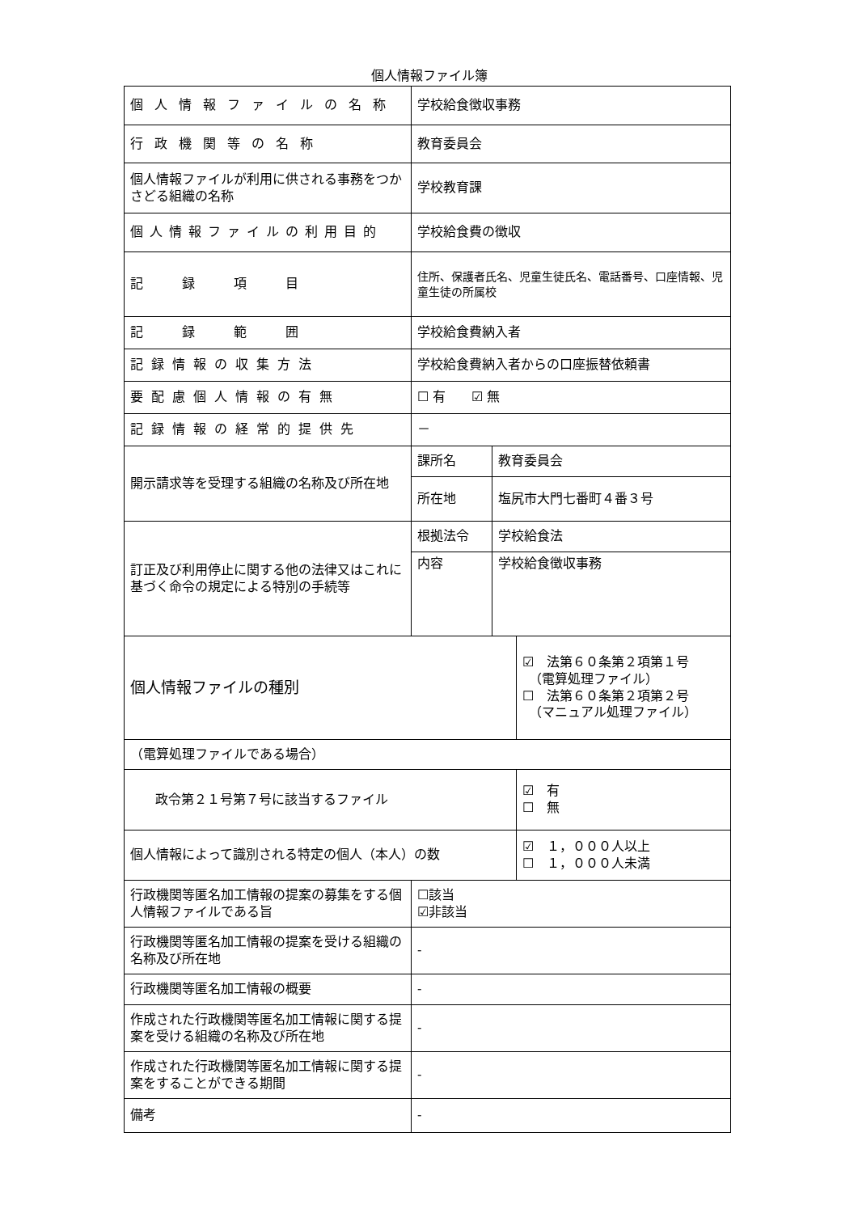個人情報ファイル簿
| 個人情報ファイルの名称 | 学校給食徴収事務 | | |
| 行政機関等の名称 | 教育委員会 | | |
| 個人情報ファイルが利用に供される事務をつかさどる組織の名称 | 学校教育課 | | |
| 個人情報ファイルの利用目的 | 学校給食費の徴収 | | |
| 記 録 項 目 | 住所、保護者氏名、児童生徒氏名、電話番号、口座情報、児童生徒の所属校 | | |
| 記 録 範 囲 | 学校給食費納入者 | | |
| 記録情報の収集方法 | 学校給食費納入者からの口座振替依頼書 | | |
| 要配慮個人情報の有無 | ☐ 有 ☑ 無 | | |
| 記録情報の経常的提供先 | － | | |
| 開示請求等を受理する組織の名称及び所在地 | 課所名 | 教育委員会 | |
| | 所在地 | 塩尻市大門七番町４番３号 | |
| 訂正及び利用停止に関する他の法律又はこれに基づく命令の規定による特別の手続等 | 根拠法令 | 学校給食法 | |
| | 内容 | 学校給食徴収事務 | |
| 個人情報ファイルの種別 | | | ☑ 法第６０条第２項第１号 （電算処理ファイル） ☐ 法第６０条第２項第２号 （マニュアル処理ファイル） |
| （電算処理ファイルである場合） | | | |
| 政令第２１号第７号に該当するファイル | | | ☑ 有 ☐ 無 |
| 個人情報によって識別される特定の個人（本人）の数 | | | ☑ １，０００人以上 ☐ １，０００人未満 |
| 行政機関等匿名加工情報の提案の募集をする個人情報ファイルである旨 | ☐該当 ☑非該当 | | |
| 行政機関等匿名加工情報の提案を受ける組織の名称及び所在地 | - | | |
| 行政機関等匿名加工情報の概要 | - | | |
| 作成された行政機関等匿名加工情報に関する提案を受ける組織の名称及び所在地 | - | | |
| 作成された行政機関等匿名加工情報に関する提案をすることができる期間 | - | | |
| 備考 | - | | |